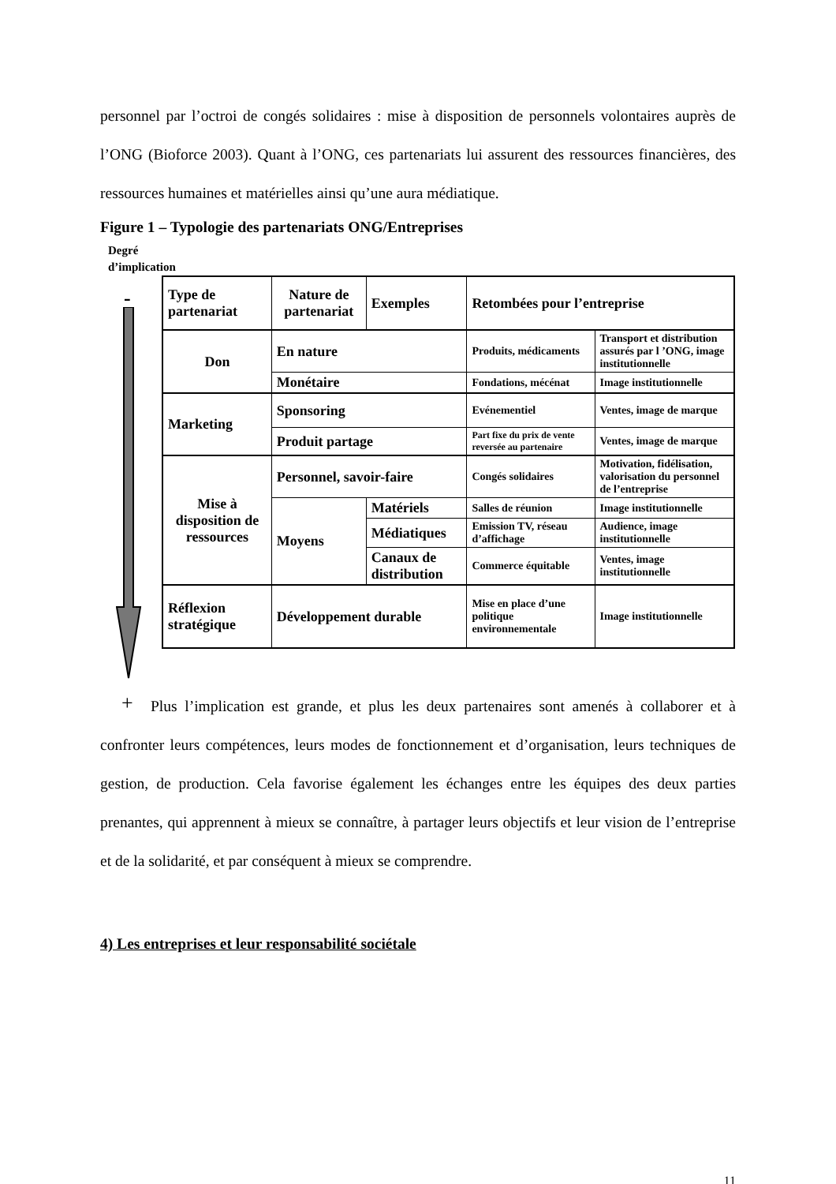personnel par l’octroi de congés solidaires : mise à disposition de personnels volontaires auprès de l’ONG (Bioforce 2003). Quant à l’ONG, ces partenariats lui assurent des ressources financières, des ressources humaines et matérielles ainsi qu’une aura médiatique.
Figure 1 – Typologie des partenariats ONG/Entreprises
Degré
d’implication
-
+
| Type de partenariat | Nature de partenariat | Exemples | Retombées pour l’entreprise | |
| --- | --- | --- | --- | --- |
| Don | En nature | | Produits, médicaments | Transport et distribution assurés par l ’ONG, image institutionnelle |
| | Monétaire | | Fondations, mécénat | Image institutionnelle |
| Marketing | Sponsoring | | Evénementiel | Ventes, image de marque |
| | Produit partage | | Part fixe du prix de vente reversée au partenaire | Ventes, image de marque |
| Mise à disposition de ressources | Personnel, savoir-faire | | Congés solidaires | Motivation, fidélisation, valorisation du personnel de l’entreprise |
| | Moyens | Matériels | Salles de réunion | Image institutionnelle |
| | | Médiatiques | Emission TV, réseau d’affichage | Audience, image institutionnelle |
| | | Canaux de distribution | Commerce équitable | Ventes, image institutionnelle |
| Réflexion stratégique | Développement durable | | Mise en place d’une politique environnementale | Image institutionnelle |
Plus l’implication est grande, et plus les deux partenaires sont amenés à collaborer et à confronter leurs compétences, leurs modes de fonctionnement et d’organisation, leurs techniques de gestion, de production. Cela favorise également les échanges entre les équipes des deux parties prenantes, qui apprennent à mieux se connaître, à partager leurs objectifs et leur vision de l’entreprise et de la solidarité, et par conséquent à mieux se comprendre.
4) Les entreprises et leur responsabilité sociétale
11